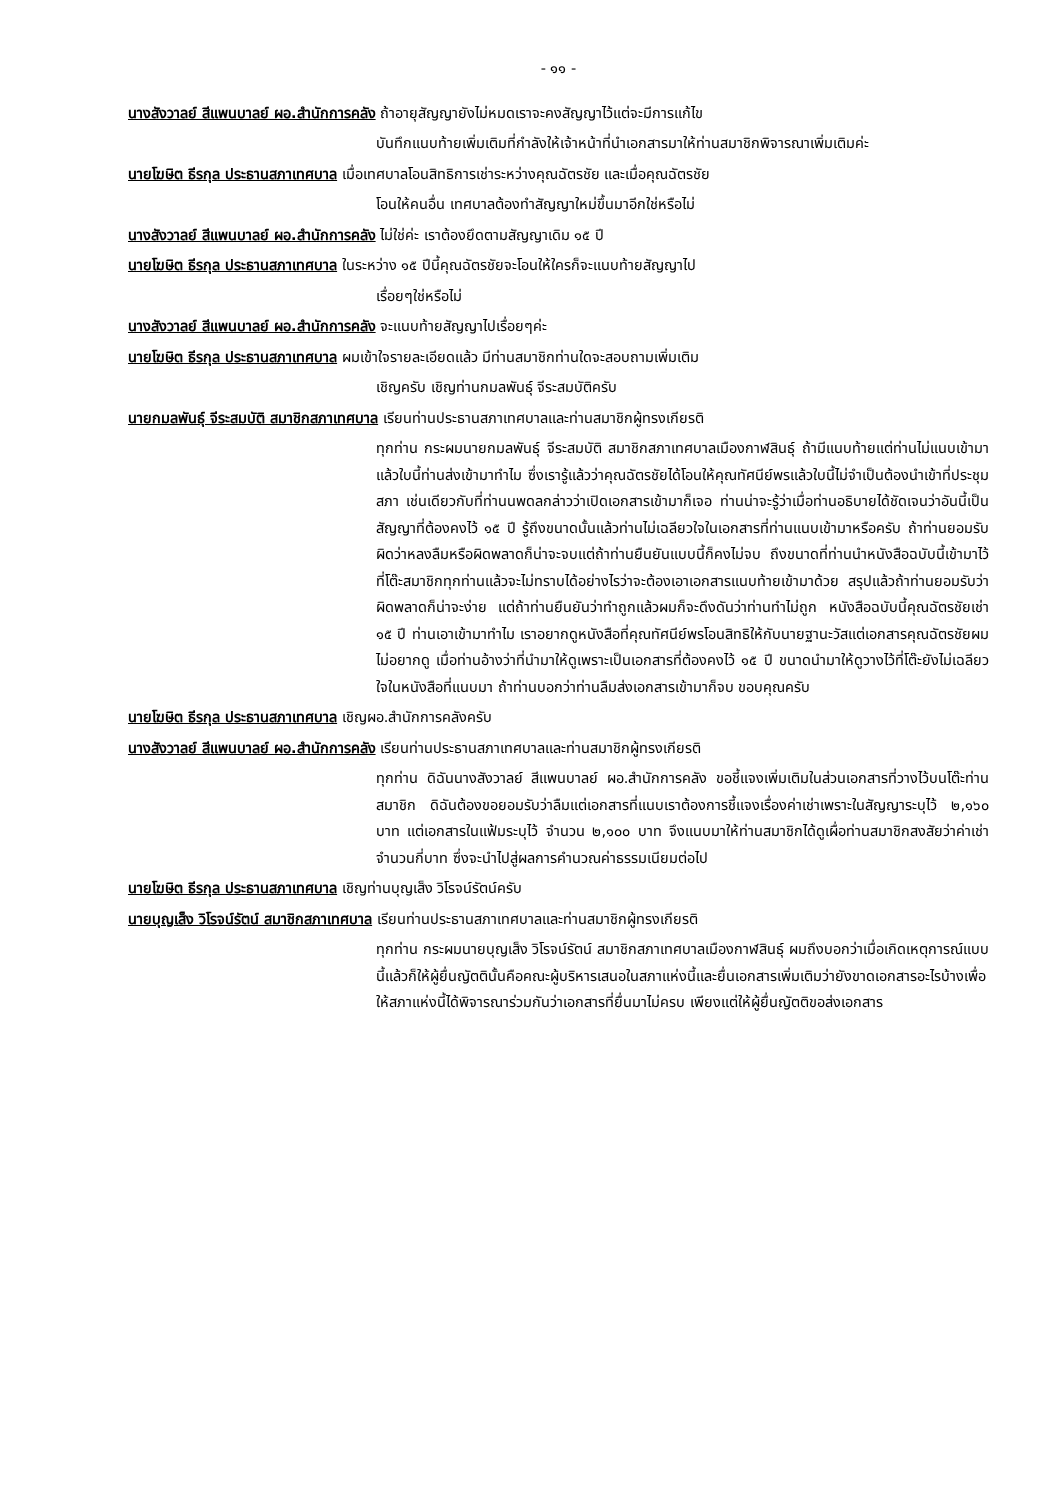- ๑๑ -
นางสังวาลย์ สีแพนบาลย์ ผอ.สำนักการคลัง ถ้าอายุสัญญายังไม่หมดเราจะคงสัญญาไว้แต่จะมีการแก้ไข
บันทึกแนบท้ายเพิ่มเติมที่กำลังให้เจ้าหน้าที่นำเอกสารมาให้ท่านสมาชิกพิจารณาเพิ่มเติมค่ะ
นายโฆษิต ธีรกุล ประธานสภาเทศบาล เมื่อเทศบาลโอนสิทธิการเช่าระหว่างคุณฉัตรชัย และเมื่อคุณฉัตรชัย
โอนให้คนอื่น เทศบาลต้องทำสัญญาใหม่ขึ้นมาอีกใช่หรือไม่
นางสังวาลย์ สีแพนบาลย์ ผอ.สำนักการคลัง ไม่ใช่ค่ะ เราต้องยึดตามสัญญาเดิม ๑๕ ปี
นายโฆษิต ธีรกุล ประธานสภาเทศบาล ในระหว่าง ๑๕ ปีนี้คุณฉัตรชัยจะโอนให้ใครก็จะแนบท้ายสัญญาไป
เรื่อยๆใช่หรือไม่
นางสังวาลย์ สีแพนบาลย์ ผอ.สำนักการคลัง จะแนบท้ายสัญญาไปเรื่อยๆค่ะ
นายโฆษิต ธีรกุล ประธานสภาเทศบาล ผมเข้าใจรายละเอียดแล้ว มีท่านสมาชิกท่านใดจะสอบถามเพิ่มเติม
เชิญครับ เชิญท่านกมลพันธุ์ จีระสมบัติครับ
นายกมลพันธุ์ จีระสมบัติ สมาชิกสภาเทศบาล เรียนท่านประธานสภาเทศบาลและท่านสมาชิกผู้ทรงเกียรติ
ทุกท่าน กระผมนายกมลพันธุ์ จีระสมบัติ สมาชิกสภาเทศบาลเมืองกาฬสินธุ์ ถ้ามีแนบท้ายแต่ท่านไม่แนบเข้ามาแล้วใบนี้ท่านส่งเข้ามาทำไม ซึ่งเรารู้แล้วว่าคุณฉัตรชัยได้โอนให้คุณทัศนีย์พรแล้วใบนี้ไม่จำเป็นต้องนำเข้าที่ประชุมสภา เช่นเดียวกับที่ท่านนพดลกล่าวว่าเปิดเอกสารเข้ามาก็เจอ ท่านน่าจะรู้ว่าเมื่อท่านอธิบายได้ชัดเจนว่าอันนี้เป็นสัญญาที่ต้องคงไว้ ๑๕ ปี รู้ถึงขนาดนั้นแล้วท่านไม่เฉลียวใจในเอกสารที่ท่านแนบเข้ามาหรือครับ ถ้าท่านยอมรับผิดว่าหลงลืมหรือผิดพลาดก็น่าจะจบแต่ถ้าท่านยืนยันแบบนี้ก็คงไม่จบ ถึงขนาดที่ท่านนำหนังสือฉบับนี้เข้ามาไว้ที่โต๊ะสมาชิกทุกท่านแล้วจะไม่ทราบได้อย่างไรว่าจะต้องเอาเอกสารแนบท้ายเข้ามาด้วย สรุปแล้วถ้าท่านยอมรับว่าผิดพลาดก็น่าจะง่าย แต่ถ้าท่านยืนยันว่าทำถูกแล้วผมก็จะดึงดันว่าท่านทำไม่ถูก หนังสือฉบับนี้คุณฉัตรชัยเช่า ๑๕ ปี ท่านเอาเข้ามาทำไม เราอยากดูหนังสือที่คุณทัศนีย์พรโอนสิทธิให้กับนายฐานะวัสแต่เอกสารคุณฉัตรชัยผมไม่อยากดู เมื่อท่านอ้างว่าที่นำมาให้ดูเพราะเป็นเอกสารที่ต้องคงไว้ ๑๕ ปี ขนาดนำมาให้ดูวางไว้ที่โต๊ะยังไม่เฉลียวใจในหนังสือที่แนบมา ถ้าท่านบอกว่าท่านลืมส่งเอกสารเข้ามาก็จบ ขอบคุณครับ
นายโฆษิต ธีรกุล ประธานสภาเทศบาล เชิญผอ.สำนักการคลังครับ
นางสังวาลย์ สีแพนบาลย์ ผอ.สำนักการคลัง เรียนท่านประธานสภาเทศบาลและท่านสมาชิกผู้ทรงเกียรติ
ทุกท่าน ดิฉันนางสังวาลย์ สีแพนบาลย์ ผอ.สำนักการคลัง ขอชี้แจงเพิ่มเติมในส่วนเอกสารที่วางไว้บนโต๊ะท่านสมาชิก ดิฉันต้องขอยอมรับว่าลืมแต่เอกสารที่แนบเราต้องการชี้แจงเรื่องค่าเช่าเพราะในสัญญาระบุไว้ ๒,๑๖๐ บาท แต่เอกสารในแฟ้มระบุไว้ จำนวน ๒,๑๐๐ บาท จึงแนบมาให้ท่านสมาชิกได้ดูเผื่อท่านสมาชิกสงสัยว่าค่าเช่าจำนวนกี่บาท ซึ่งจะนำไปสู่ผลการคำนวณค่าธรรมเนียมต่อไป
นายโฆษิต ธีรกุล ประธานสภาเทศบาล เชิญท่านบุญเส็ง วิโรจน์รัตน์ครับ
นายบุญเส็ง วิโรจน์รัตน์ สมาชิกสภาเทศบาล เรียนท่านประธานสภาเทศบาลและท่านสมาชิกผู้ทรงเกียรติ
ทุกท่าน กระผมนายบุญเส็ง วิโรจน์รัตน์ สมาชิกสภาเทศบาลเมืองกาฬสินธุ์ ผมถึงบอกว่าเมื่อเกิดเหตุการณ์แบบนี้แล้วก็ให้ผู้ยื่นญัตตินั้นคือคณะผู้บริหารเสนอในสภาแห่งนี้และยื่นเอกสารเพิ่มเติมว่ายังขาดเอกสารอะไรบ้างเพื่อให้สภาแห่งนี้ได้พิจารณาร่วมกันว่าเอกสารที่ยื่นมาไม่ครบ เพียงแต่ให้ผู้ยื่นญัตติขอส่งเอกสาร